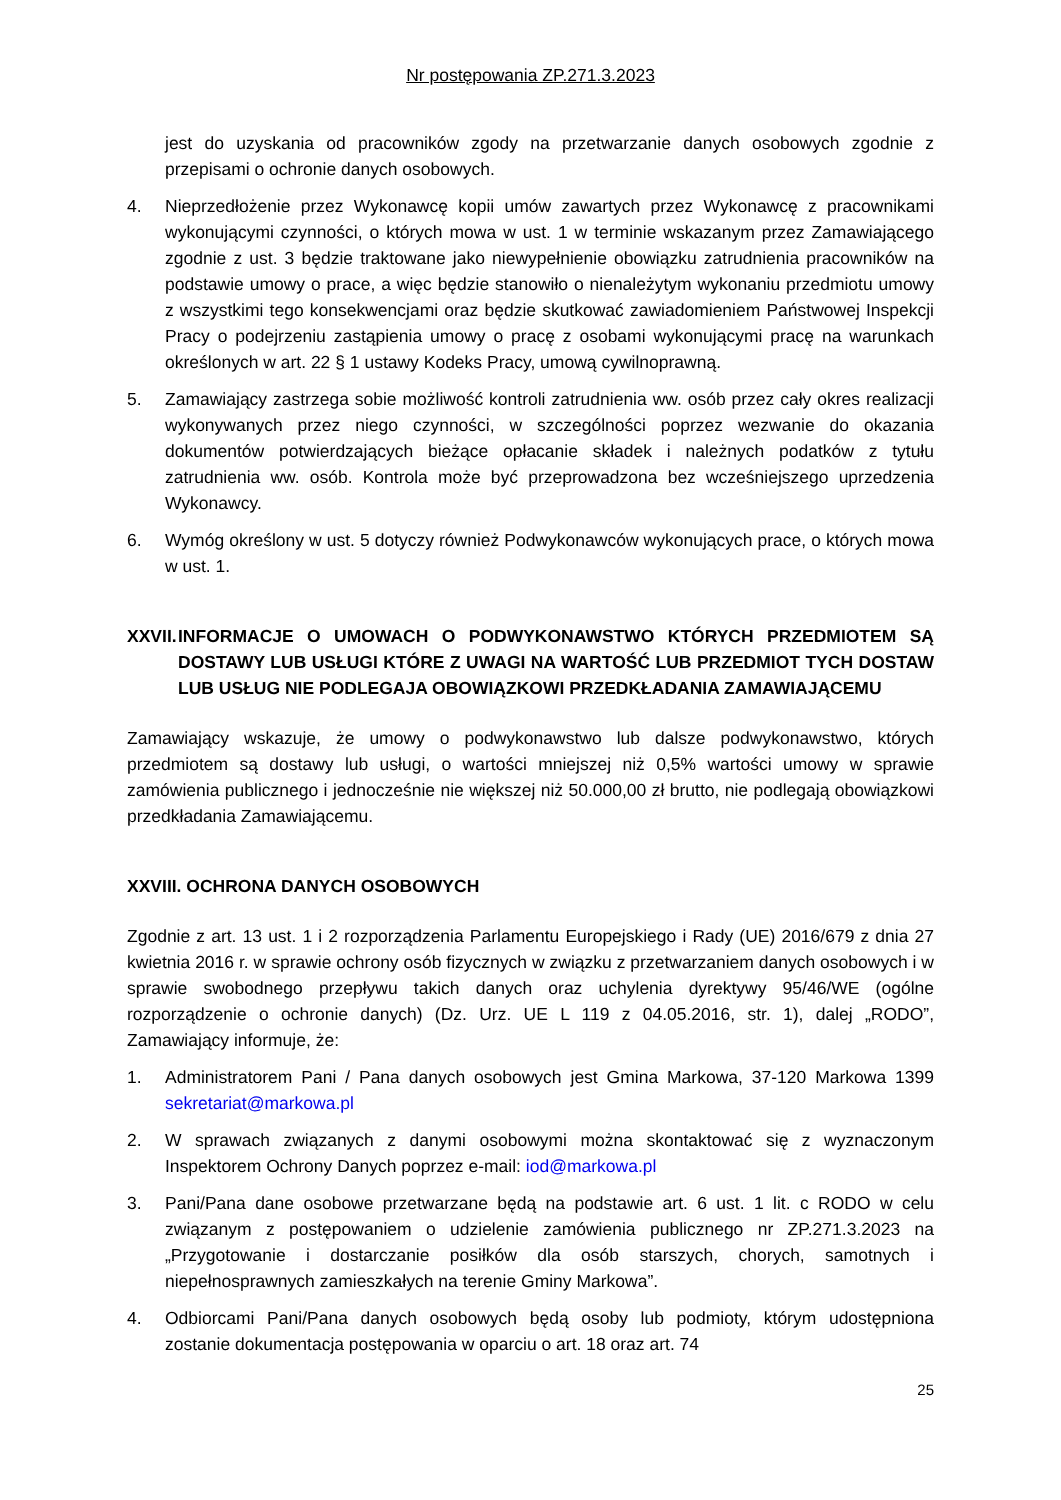Nr postępowania ZP.271.3.2023
jest do uzyskania od pracowników zgody na przetwarzanie danych osobowych zgodnie z przepisami o ochronie danych osobowych.
4. Nieprzedłożenie przez Wykonawcę kopii umów zawartych przez Wykonawcę z pracownikami wykonującymi czynności, o których mowa w ust. 1 w terminie wskazanym przez Zamawiającego zgodnie z ust. 3 będzie traktowane jako niewypełnienie obowiązku zatrudnienia pracowników na podstawie umowy o prace, a więc będzie stanowiło o nienależytym wykonaniu przedmiotu umowy z wszystkimi tego konsekwencjami oraz będzie skutkować zawiadomieniem Państwowej Inspekcji Pracy o podejrzeniu zastąpienia umowy o pracę z osobami wykonującymi pracę na warunkach określonych w art. 22 § 1 ustawy Kodeks Pracy, umową cywilnoprawną.
5. Zamawiający zastrzega sobie możliwość kontroli zatrudnienia ww. osób przez cały okres realizacji wykonywanych przez niego czynności, w szczególności poprzez wezwanie do okazania dokumentów potwierdzających bieżące opłacanie składek i należnych podatków z tytułu zatrudnienia ww. osób. Kontrola może być przeprowadzona bez wcześniejszego uprzedzenia Wykonawcy.
6. Wymóg określony w ust. 5 dotyczy również Podwykonawców wykonujących prace, o których mowa w ust. 1.
XXVII. INFORMACJE O UMOWACH O PODWYKONAWSTWO KTÓRYCH PRZEDMIOTEM SĄ DOSTAWY LUB USŁUGI KTÓRE Z UWAGI NA WARTOŚĆ LUB PRZEDMIOT TYCH DOSTAW LUB USŁUG NIE PODLEGAJA OBOWIĄZKOWI PRZEDKŁADANIA ZAMAWIAJĄCEMU
Zamawiający wskazuje, że umowy o podwykonawstwo lub dalsze podwykonawstwo, których przedmiotem są dostawy lub usługi, o wartości mniejszej niż 0,5% wartości umowy w sprawie zamówienia publicznego i jednocześnie nie większej niż 50.000,00 zł brutto, nie podlegają obowiązkowi przedkładania Zamawiającemu.
XXVIII. OCHRONA DANYCH OSOBOWYCH
Zgodnie z art. 13 ust. 1 i 2 rozporządzenia Parlamentu Europejskiego i Rady (UE) 2016/679 z dnia 27 kwietnia 2016 r. w sprawie ochrony osób fizycznych w związku z przetwarzaniem danych osobowych i w sprawie swobodnego przepływu takich danych oraz uchylenia dyrektywy 95/46/WE (ogólne rozporządzenie o ochronie danych) (Dz. Urz. UE L 119 z 04.05.2016, str. 1), dalej „RODO”, Zamawiający informuje, że:
1. Administratorem Pani / Pana danych osobowych jest Gmina Markowa, 37-120 Markowa 1399 sekretariat@markowa.pl
2. W sprawach związanych z danymi osobowymi można skontaktować się z wyznaczonym Inspektorem Ochrony Danych poprzez e-mail: iod@markowa.pl
3. Pani/Pana dane osobowe przetwarzane będą na podstawie art. 6 ust. 1 lit. c RODO w celu związanym z postępowaniem o udzielenie zamówienia publicznego nr ZP.271.3.2023 na „Przygotowanie i dostarczanie posiłków dla osób starszych, chorych, samotnych i niepełnosprawnych zamieszkałych na terenie Gminy Markowa”.
4. Odbiorcami Pani/Pana danych osobowych będą osoby lub podmioty, którym udostępniona zostanie dokumentacja postępowania w oparciu o art. 18 oraz art. 74
25